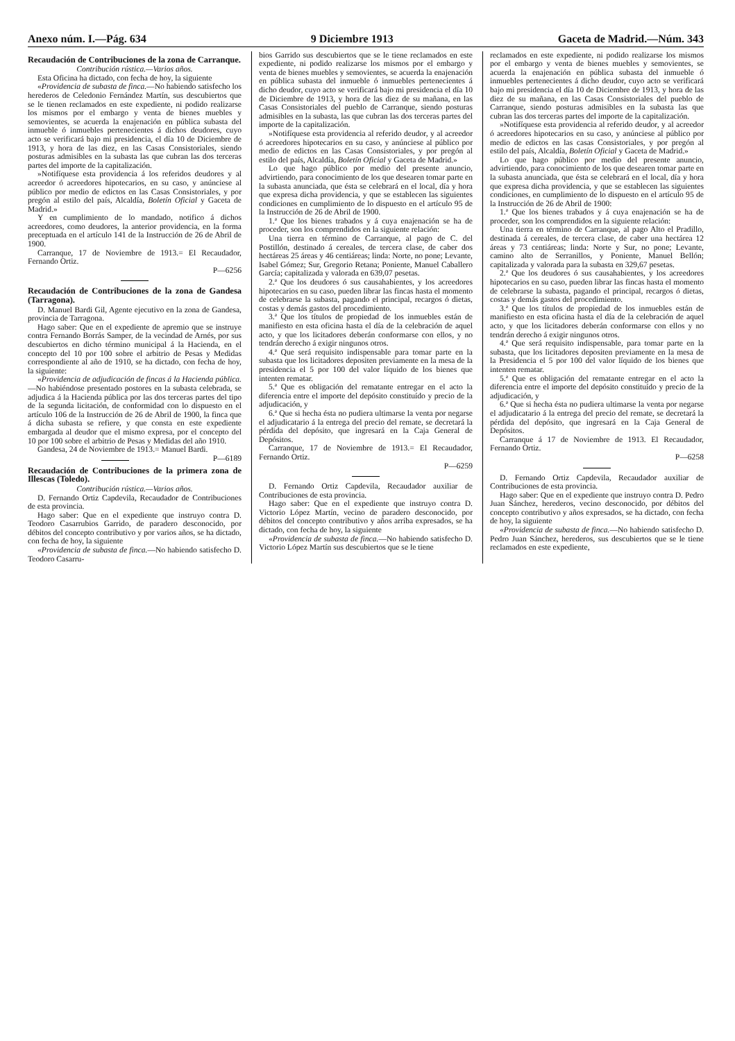Anexo núm. I.—Pág. 634 9 Diciembre 1913 Gaceta de Madrid.—Núm. 343
Recaudación de Contribuciones de la zona de Carranque.
Contribución rústica.—Varios años.
Esta Oficina ha dictado, con fecha de hoy, la siguiente
«Providencia de subasta de finca.—No habiendo satisfecho los herederos de Celedonio Fernández Martín, sus descubiertos que se le tienen reclamados en este expediente, ni podido realizarse los mismos por el embargo y venta de bienes muebles y semovientes, se acuerda la enajenación en pública subasta del inmueble ó inmuebles pertenecientes á dichos deudores, cuyo acto se verificará bajo mi presidencia, el día 10 de Diciembre de 1913, y hora de las diez, en las Casas Consistoriales, siendo posturas admisibles en la subasta las que cubran las dos terceras partes del importe de la capitalización.
»Notifíquese esta providencia á los referidos deudores y al acreedor ó acreedores hipotecarios, en su caso, y anúnciese al público por medio de edictos en las Casas Consistoriales, y por pregón al estilo del país, Alcaldía, Boletín Oficial y Gaceta de Madrid.»
Y en cumplimiento de lo mandado, notifico á dichos acreedores, como deudores, la anterior providencia, en la forma preceptuada en el artículo 141 de la Instrucción de 26 de Abril de 1900.
Carranque, 17 de Noviembre de 1913.= El Recaudador, Fernando Ortiz.
P—6256
Recaudación de Contribuciones de la zona de Gandesa (Tarragona).
D. Manuel Bardi Gil, Agente ejecutivo en la zona de Gandesa, provincia de Tarragona.
Hago saber: Que en el expediente de apremio que se instruye contra Fernando Borrás Samper, de la vecindad de Arnés, por sus descubiertos en dicho término municipal á la Hacienda, en el concepto del 10 por 100 sobre el arbitrio de Pesas y Medidas correspondiente al año de 1910, se ha dictado, con fecha de hoy, la siguiente:
«Providencia de adjudicación de fincas á la Hacienda pública.—No habiéndose presentado postores en la subasta celebrada, se adjudica á la Hacienda pública por las dos terceras partes del tipo de la segunda licitación, de conformidad con lo dispuesto en el artículo 106 de la Instrucción de 26 de Abril de 1900, la finca que á dicha subasta se refiere, y que consta en este expediente embargada al deudor que el mismo expresa, por el concepto del 10 por 100 sobre el arbitrio de Pesas y Medidas del año 1910.
Gandesa, 24 de Noviembre de 1913.= Manuel Bardi. P—6189
Recaudación de Contribuciones de la primera zona de Illescas (Toledo).
Contribución rústica.—Varios años.
D. Fernando Ortiz Capdevila, Recaudador de Contribuciones de esta provincia.
Hago saber: Que en el expediente que instruyo contra D. Teodoro Casarrubios Garrido, de paradero desconocido, por débitos del concepto contributivo y por varios años, se ha dictado, con fecha de hoy, la siguiente
«Providencia de subasta de finca.—No habiendo satisfecho D. Teodoro Casarru-
bios Garrido sus descubiertos que se le tiene reclamados en este expediente, ni podido realizarse los mismos por el embargo y venta de bienes muebles y semovientes, se acuerda la enajenación en pública subasta del inmueble ó inmuebles pertenecientes á dicho deudor, cuyo acto se verificará bajo mi presidencia el día 10 de Diciembre de 1913, y hora de las diez de su mañana, en las Casas Consistoriales del pueblo de Carranque, siendo posturas admisibles en la subasta, las que cubran las dos terceras partes del importe de la capitalización.
»Notifíquese esta providencia al referido deudor, y al acreedor ó acreedores hipotecarios en su caso, y anúnciese al público por medio de edictos en las Casas Consistoriales, y por pregón al estilo del país, Alcaldía, Boletín Oficial y Gaceta de Madrid.»
Lo que hago público por medio del presente anuncio, advirtiendo, para conocimiento de los que desearen tomar parte en la subasta anunciada, que ésta se celebrará en el local, día y hora que expresa dicha providencia, y que se establecen las siguientes condiciones en cumplimiento de lo dispuesto en el artículo 95 de la Instrucción de 26 de Abril de 1900.
1.ª Que los bienes trabados y á cuya enajenación se ha de proceder, son los comprendidos en la siguiente relación:
Una tierra en término de Carranque, al pago de C. del Postillón, destinado á cereales, de tercera clase, de caber dos hectáreas 25 áreas y 46 centiáreas; linda: Norte, no pone; Levante, Isabel Gómez; Sur, Gregorio Retana; Poniente, Manuel Caballero García; capitalizada y valorada en 639,07 pesetas.
2.ª Que los deudores ó sus causahabientes, y los acreedores hipotecarios en su caso, pueden librar las fincas hasta el momento de celebrarse la subasta, pagando el principal, recargos ó dietas, costas y demás gastos del procedimiento.
3.ª Que los títulos de propiedad de los inmuebles están de manifiesto en esta oficina hasta el día de la celebración de aquel acto, y que los licitadores deberán conformarse con ellos, y no tendrán derecho á exigir ningunos otros.
4.ª Que será requisito indispensable para tomar parte en la subasta que los licitadores depositen previamente en la mesa de la presidencia el 5 por 100 del valor líquido de los bienes que intenten rematar.
5.ª Que es obligación del rematante entregar en el acto la diferencia entre el importe del depósito constituído y precio de la adjudicación, y
6.ª Que si hecha ésta no pudiera ultimarse la venta por negarse el adjudicatario á la entrega del precio del remate, se decretará la pérdida del depósito, que ingresará en la Caja General de Depósitos.
Carranque, 17 de Noviembre de 1913.= El Recaudador, Fernando Ortiz.
P—6259
D. Fernando Ortiz Capdevila, Recaudador auxiliar de Contribuciones de esta provincia.
Hago saber: Que en el expediente que instruyo contra D. Victorio López Martín, vecino de paradero desconocido, por débitos del concepto contributivo y años arriba expresados, se ha dictado, con fecha de hoy, la siguiente
«Providencia de subasta de finca.—No habiendo satisfecho D. Victorio López Martín sus descubiertos que se le tiene
reclamados en este expediente, ni podido realizarse los mismos por el embargo y venta de bienes muebles y semovientes, se acuerda la enajenación en pública subasta del inmueble ó inmuebles pertenecientes á dicho deudor, cuyo acto se verificará bajo mi presidencia el día 10 de Diciembre de 1913, y hora de las diez de su mañana, en las Casas Consistoriales del pueblo de Carranque, siendo posturas admisibles en la subasta las que cubran las dos terceras partes del importe de la capitalización.
»Notifíquese esta providencia al referido deudor, y al acreedor ó acreedores hipotecarios en su caso, y anúnciese al público por medio de edictos en las casas Consistoriales, y por pregón al estilo del país, Alcaldía, Boletín Oficial y Gaceta de Madrid.»
Lo que hago público por medio del presente anuncio, advirtiendo, para conocimiento de los que desearen tomar parte en la subasta anunciada, que ésta se celebrará en el local, día y hora que expresa dicha providencia, y que se establecen las siguientes condiciones, en cumplimiento de lo dispuesto en el artículo 95 de la Instrucción de 26 de Abril de 1900:
1.ª Que los bienes trabados y á cuya enajenación se ha de proceder, son los comprendidos en la siguiente relación:
Una tierra en término de Carranque, al pago Alto el Pradillo, destinada á cereales, de tercera clase, de caber una hectárea 12 áreas y 73 centiáreas; linda: Norte y Sur, no pone; Levante, camino alto de Serranillos, y Poniente, Manuel Bellón; capitalizada y valorada para la subasta en 329,67 pesetas.
2.ª Que los deudores ó sus causahabientes, y los acreedores hipotecarios en su caso, pueden librar las fincas hasta el momento de celebrarse la subasta, pagando el principal, recargos ó dietas, costas y demás gastos del procedimiento.
3.ª Que los títulos de propiedad de los inmuebles están de manifiesto en esta oficina hasta el día de la celebración de aquel acto, y que los licitadores deberán conformarse con ellos y no tendrán derecho á exigir ningunos otros.
4.ª Que será requisito indispensable, para tomar parte en la subasta, que los licitadores depositen previamente en la mesa de la Presidencia el 5 por 100 del valor líquido de los bienes que intenten rematar.
5.ª Que es obligación del rematante entregar en el acto la diferencia entre el importe del depósito constituído y precio de la adjudicación, y
6.ª Que si hecha ésta no pudiera ultimarse la venta por negarse el adjudicatario á la entrega del precio del remate, se decretará la pérdida del depósito, que ingresará en la Caja General de Depósitos.
Carranque á 17 de Noviembre de 1913. El Recaudador, Fernando Ortiz.
P—6258
D. Fernando Ortiz Capdevila, Recaudador auxiliar de Contribuciones de esta provincia.
Hago saber: Que en el expediente que instruyo contra D. Pedro Juan Sánchez, herederos, vecino desconocido, por débitos del concepto contributivo y años expresados, se ha dictado, con fecha de hoy, la siguiente
«Providencia de subasta de finca.—No habiendo satisfecho D. Pedro Juan Sánchez, herederos, sus descubiertos que se le tiene reclamados en este expediente,